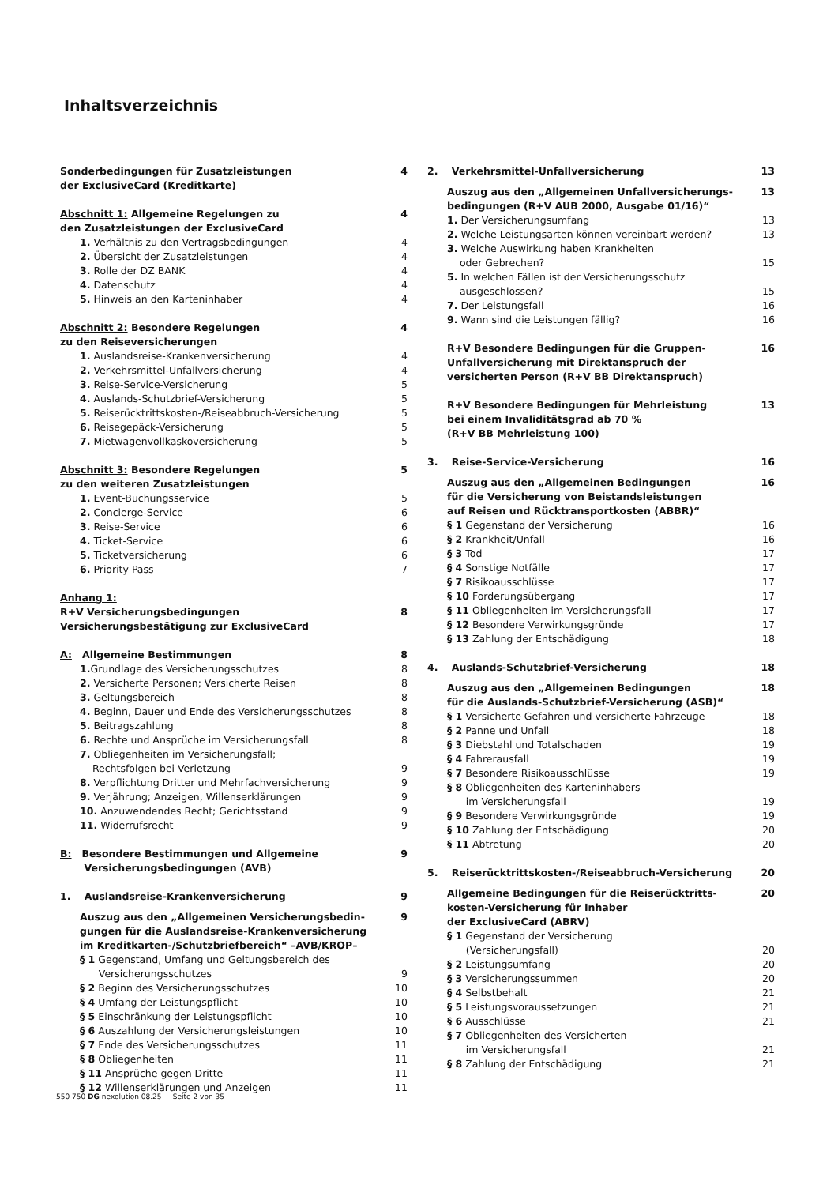Inhaltsverzeichnis
Sonderbedingungen für Zusatzleistungen
der ExclusiveCard (Kreditkarte) 4
Abschnitt 1: Allgemeine Regelungen zu
den Zusatzleistungen der ExclusiveCard 4
1. Verhältnis zu den Vertragsbedingungen 4
2. Übersicht der Zusatzleistungen 4
3. Rolle der DZ BANK 4
4. Datenschutz 4
5. Hinweis an den Karteninhaber 4
Abschnitt 2: Besondere Regelungen
zu den Reiseversicherungen 4
1. Auslandsreise-Krankenversicherung 4
2. Verkehrsmittel-Unfallversicherung 4
3. Reise-Service-Versicherung 5
4. Auslands-Schutzbrief-Versicherung 5
5. Reiserücktrittskosten-/Reiseabbruch-Versicherung 5
6. Reisegepäck-Versicherung 5
7. Mietwagenvollkaskoversicherung 5
Abschnitt 3: Besondere Regelungen
zu den weiteren Zusatzleistungen 5
1. Event-Buchungsservice 5
2. Concierge-Service 6
3. Reise-Service 6
4. Ticket-Service 6
5. Ticketversicherung 6
6. Priority Pass 7
Anhang 1:
R+V Versicherungsbedingungen
Versicherungsbestätigung zur ExclusiveCard 8
A: Allgemeine Bestimmungen 8
1. Grundlage des Versicherungsschutzes 8
2. Versicherte Personen; Versicherte Reisen 8
3. Geltungsbereich 8
4. Beginn, Dauer und Ende des Versicherungsschutzes 8
5. Beitragszahlung 8
6. Rechte und Ansprüche im Versicherungsfall 8
7. Obliegenheiten im Versicherungsfall;
Rechtsfolgen bei Verletzung
9
8. Verpflichtung Dritter und Mehrfachversicherung 9
9. Verjährung; Anzeigen, Willenserklärungen 9
10. Anzuwendendes Recht; Gerichtsstand 9
11. Widerrufsrecht 9
B: Besondere Bestimmungen und Allgemeine
Versicherungsbedingungen (AVB) 9
1. Auslandsreise-Krankenversicherung 9
Auszug aus den „Allgemeinen Versicherungsbedin-
gungen für die Auslandsreise-Krankenversicherung
im Kreditkarten-/Schutzbriefbereich“ –AVB/KROP– 9
§ 1 Gegenstand, Umfang und Geltungsbereich des
Versicherungsschutzes
9
§ 2 Beginn des Versicherungsschutzes 10
§ 4 Umfang der Leistungspflicht 10
§ 5 Einschränkung der Leistungspflicht 10
§ 6 Auszahlung der Versicherungsleistungen 10
§ 7 Ende des Versicherungsschutzes 11
§ 8 Obliegenheiten 11
§ 11 Ansprüche gegen Dritte 11
§ 12 Willenserklärungen und Anzeigen 11
2. Verkehrsmittel-Unfallversicherung 13
Auszug aus den „Allgemeinen Unfallversicherungs-
bedingungen (R+V AUB 2000, Ausgabe 01/16)“13
1. Der Versicherungsumfang 13
2. Welche Leistungsarten können vereinbart werden? 13
3. Welche Auswirkung haben Krankheiten
oder Gebrechen?
15
5. In welchen Fällen ist der Versicherungsschutz
ausgeschlossen?
15
7. Der Leistungsfall 16
9. Wann sind die Leistungen fällig? 16
R+V Besondere Bedingungen für die Gruppen-
Unfallversicherung mit Direktanspruch der
versicherten Person (R+V BB Direktanspruch) 16
R+V Besondere Bedingungen für Mehrleistung
bei einem Invaliditätsgrad ab 70 %
(R+V BB Mehrleistung 100) 13
3. Reise-Service-Versicherung 16
Auszug aus den „Allgemeinen Bedingungen
für die Versicherung von Beistandsleistungen
auf Reisen und Rücktransportkosten (ABBR)“16
§ 1 Gegenstand der Versicherung 16
§ 2 Krankheit/Unfall 16
§ 3 Tod 17
§ 4 Sonstige Notfälle 17
§ 7 Risikoausschlüsse 17
§ 10 Forderungsübergang 17
§ 11 Obliegenheiten im Versicherungsfall 17
§ 12 Besondere Verwirkungsgründe 17
§ 13 Zahlung der Entschädigung 18
4. Auslands-Schutzbrief-Versicherung 18
Auszug aus den „Allgemeinen Bedingungen
für die Auslands-Schutzbrief-Versicherung (ASB)“18
§ 1 Versicherte Gefahren und versicherte Fahrzeuge 18
§ 2 Panne und Unfall 18
§ 3 Diebstahl und Totalschaden 19
§ 4 Fahrerausfall 19
§ 7 Besondere Risikoausschlüsse 19
§ 8 Obliegenheiten des Karteninhabers
im Versicherungsfall
19
§ 9 Besondere Verwirkungsgründe 19
§ 10 Zahlung der Entschädigung 20
§ 11 Abtretung 20
5. Reiserücktrittskosten-/Reiseabbruch-Versicherung 20
Allgemeine Bedingungen für die Reiserücktritts-
kosten-Versicherung für Inhaber
der ExclusiveCard (ABRV) 20
§ 1 Gegenstand der Versicherung
(Versicherungsfall)
20
§ 2 Leistungsumfang 20
§ 3 Versicherungssummen 20
§ 4 Selbstbehalt 21
§ 5 Leistungsvoraussetzungen 21
§ 6 Ausschlüsse 21
§ 7 Obliegenheiten des Versicherten
im Versicherungsfall
21
§ 8 Zahlung der Entschädigung 21
550 750 DG nexolution 08.25 Seite 2 von 35